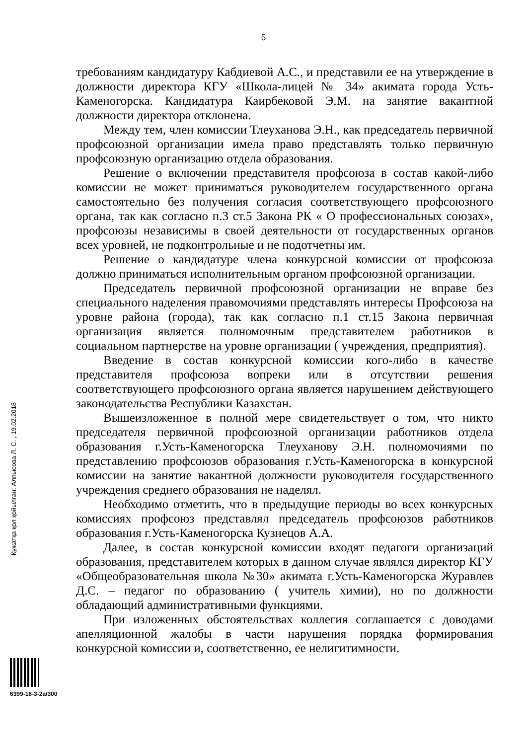5
требованиям кандидатуру Кабдиевой А.С., и представили ее на утверждение в должности директора КГУ «Школа-лицей № 34» акимата города Усть-Каменогорска. Кандидатура Каирбековой Э.М. на занятие вакантной должности директора отклонена.
Между тем, член комиссии Тлеуханова Э.Н., как председатель первичной профсоюзной организации имела право представлять только первичную профсоюзную организацию отдела образования.
Решение о включении представителя профсоюза в состав какой-либо комиссии не может приниматься руководителем государственного органа самостоятельно без получения согласия соответствующего профсоюзного органа, так как согласно п.3 ст.5 Закона РК « О профессиональных союзах», профсоюзы независимы в своей деятельности от государственных органов всех уровней, не подконтрольные и не подотчетны им.
Решение о кандидатуре члена конкурсной комиссии от профсоюза должно приниматься исполнительным органом профсоюзной организации.
Председатель первичной профсоюзной организации не вправе без специального наделения правомочиями представлять интересы Профсоюза на уровне района (города), так как согласно п.1 ст.15 Закона первичная организация является полномочным представителем работников в социальном партнерстве на уровне организации ( учреждения, предприятия).
Введение в состав конкурсной комиссии кого-либо в качестве представителя профсоюза вопреки или в отсутствии решения соответствующего профсоюзного органа является нарушением действующего законодательства Республики Казахстан.
Вышеизложенное в полной мере свидетельствует о том, что никто председателя первичной профсоюзной организации работников отдела образования г.Усть-Каменогорска Тлеуханову Э.Н. полномочиями по представлению профсоюзов образования г.Усть-Каменогорска в конкурсной комиссии на занятие вакантной должности руководителя государственного учреждения среднего образования не наделял.
Необходимо отметить, что в предыдущие периоды во всех конкурсных комиссиях профсоюз представлял председатель профсоюзов работников образования г.Усть-Каменогорска Кузнецов А.А.
Далее, в состав конкурсной комиссии входят педагоги организаций образования, представителем которых в данном случае являлся директор КГУ «Общеобразовательная школа №30» акимата г.Усть-Каменогорска Журавлев Д.С. – педагог по образованию ( учитель химии), но по должности обладающий административными функциями.
При изложенных обстоятельствах коллегия соглашается с доводами апелляционной жалобы в части нарушения порядка формирования конкурсной комиссии и, соответственно, ее нелигитимности.
Құжатқа қол қойылған: Алпысова Л. С. , 19.02.2018
6399-18-3-2а/300